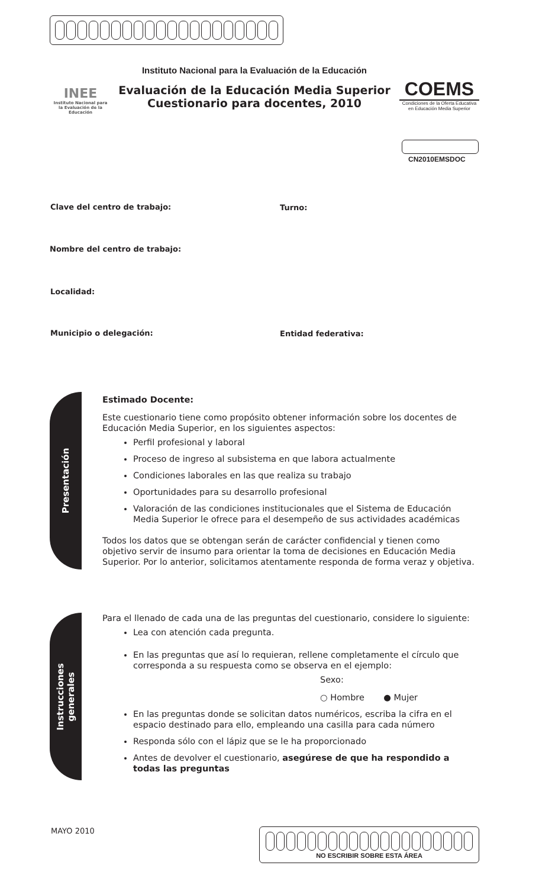INEE
Instituto Nacional para la Evaluación de la Educación
Instituto Nacional para la Evaluación de la Educación
Evaluación de la Educación Media Superior
Cuestionario para docentes, 2010
COEMS
Condiciones de la Oferta Educativa en Educación Media Superior
CN2010EMSDOC
Clave del centro de trabajo: Turno:
Nombre del centro de trabajo:
Localidad:
Municipio o delegación: Entidad federativa:
Presentación
Estimado Docente:
Este cuestionario tiene como propósito obtener información sobre los docentes de Educación Media Superior, en los siguientes aspectos:
Perfil profesional y laboral
Proceso de ingreso al subsistema en que labora actualmente
Condiciones laborales en las que realiza su trabajo
Oportunidades para su desarrollo profesional
Valoración de las condiciones institucionales que el Sistema de Educación Media Superior le ofrece para el desempeño de sus actividades académicas
Todos los datos que se obtengan serán de carácter confidencial y tienen como objetivo servir de insumo para orientar la toma de decisiones en Educación Media Superior. Por lo anterior, solicitamos atentamente responda de forma veraz y objetiva.
Instrucciones
generales
Para el llenado de cada una de las preguntas del cuestionario, considere lo siguiente:
Lea con atención cada pregunta.
En las preguntas que así lo requieran, rellene completamente el círculo que corresponda a su respuesta como se observa en el ejemplo:
Sexo:
○ Hombre ● Mujer
En las preguntas donde se solicitan datos numéricos, escriba la cifra en el espacio destinado para ello, empleando una casilla para cada número
Responda sólo con el lápiz que se le ha proporcionado
Antes de devolver el cuestionario, asegúrese de que ha respondido a todas las preguntas
MAYO 2010 NO ESCRIBIR SOBRE ESTA ÁREA